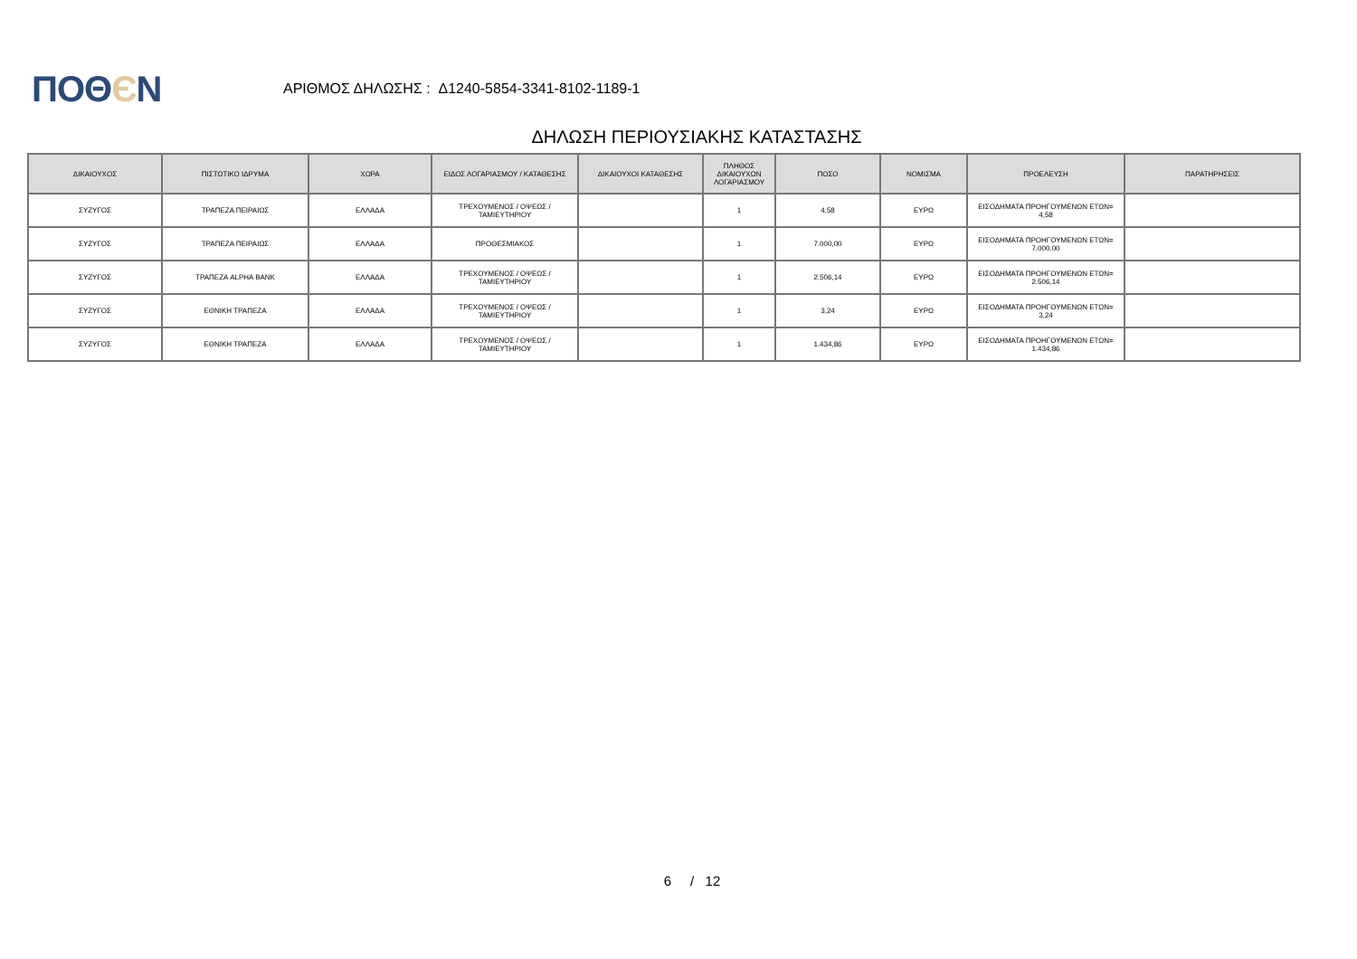ΠΟΘЄΝ
ΑΡΙΘΜΟΣ ΔΗΛΩΣΗΣ : Δ1240-5854-3341-8102-1189-1
ΔΗΛΩΣΗ ΠΕΡΙΟΥΣΙΑΚΗΣ ΚΑΤΑΣΤΑΣΗΣ
| ΔΙΚΑΙΟΥΧΟΣ | ΠΙΣΤΩΤΙΚΟ ΙΔΡΥΜΑ | ΧΩΡΑ | ΕΙΔΟΣ ΛΟΓΑΡΙΑΣΜΟΥ / ΚΑΤΑΘΕΣΗΣ | ΔΙΚΑΙΟΥΧΟΙ ΚΑΤΑΘΕΣΗΣ | ΠΛΗΘΟΣ ΔΙΚΑΙΟΥΧΩΝ ΛΟΓΑΡΙΑΣΜΟΥ | ΠΟΣΟ | ΝΟΜΙΣΜΑ | ΠΡΟΕΛΕΥΣΗ | ΠΑΡΑΤΗΡΗΣΕΙΣ |
| --- | --- | --- | --- | --- | --- | --- | --- | --- | --- |
| ΣΥΖΥΓΟΣ | ΤΡΑΠΕΖΑ ΠΕΙΡΑΙΩΣ | ΕΛΛΑΔΑ | ΤΡΕΧΟΥΜΕΝΟΣ / ΟΨΕΩΣ / ΤΑΜΙΕΥΤΗΡΙΟΥ | | 1 | 4,58 | ΕΥΡΩ | ΕΙΣΟΔΗΜΑΤΑ ΠΡΟΗΓΟΥΜΕΝΩΝ ΕΤΩΝ= 4,58 | |
| ΣΥΖΥΓΟΣ | ΤΡΑΠΕΖΑ ΠΕΙΡΑΙΩΣ | ΕΛΛΑΔΑ | ΠΡΟΘΕΣΜΙΑΚΟΣ | | 1 | 7.000,00 | ΕΥΡΩ | ΕΙΣΟΔΗΜΑΤΑ ΠΡΟΗΓΟΥΜΕΝΩΝ ΕΤΩΝ= 7.000,00 | |
| ΣΥΖΥΓΟΣ | ΤΡΑΠΕΖΑ ALPHA BANK | ΕΛΛΑΔΑ | ΤΡΕΧΟΥΜΕΝΟΣ / ΟΨΕΩΣ / ΤΑΜΙΕΥΤΗΡΙΟΥ | | 1 | 2.506,14 | ΕΥΡΩ | ΕΙΣΟΔΗΜΑΤΑ ΠΡΟΗΓΟΥΜΕΝΩΝ ΕΤΩΝ= 2.506,14 | |
| ΣΥΖΥΓΟΣ | ΕΘΝΙΚΗ ΤΡΑΠΕΖΑ | ΕΛΛΑΔΑ | ΤΡΕΧΟΥΜΕΝΟΣ / ΟΨΕΩΣ / ΤΑΜΙΕΥΤΗΡΙΟΥ | | 1 | 3,24 | ΕΥΡΩ | ΕΙΣΟΔΗΜΑΤΑ ΠΡΟΗΓΟΥΜΕΝΩΝ ΕΤΩΝ= 3,24 | |
| ΣΥΖΥΓΟΣ | ΕΘΝΙΚΗ ΤΡΑΠΕΖΑ | ΕΛΛΑΔΑ | ΤΡΕΧΟΥΜΕΝΟΣ / ΟΨΕΩΣ / ΤΑΜΙΕΥΤΗΡΙΟΥ | | 1 | 1.434,86 | ΕΥΡΩ | ΕΙΣΟΔΗΜΑΤΑ ΠΡΟΗΓΟΥΜΕΝΩΝ ΕΤΩΝ= 1.434,86 | |
6 / 12